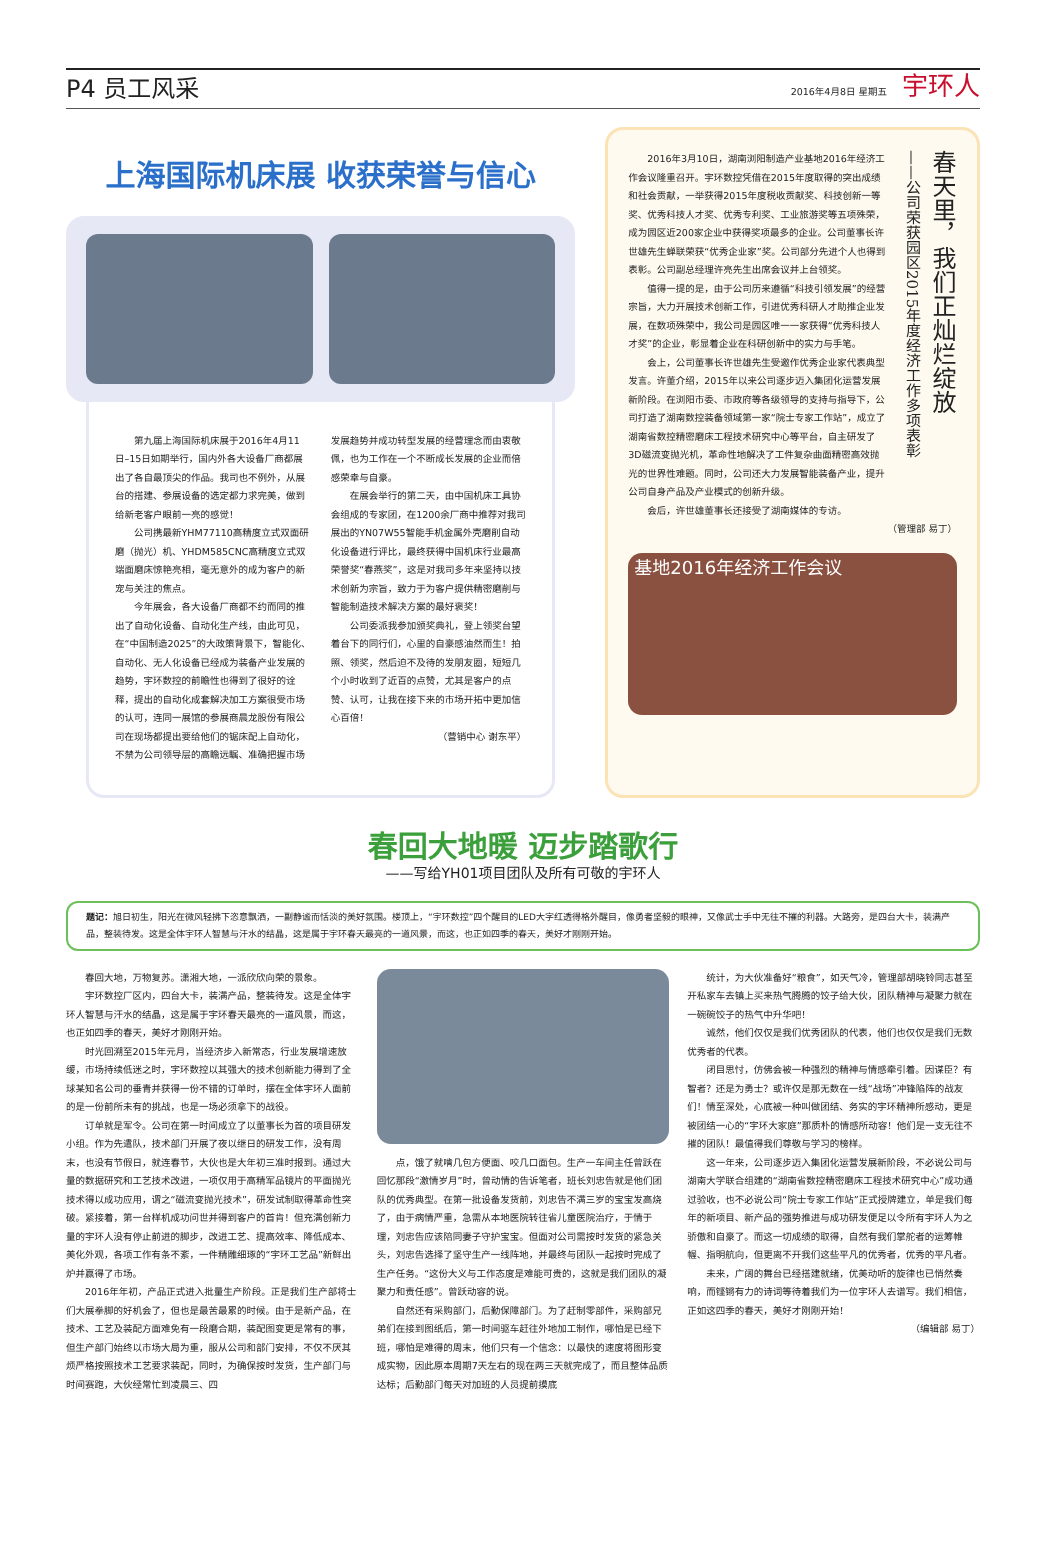P4 员工风采
2016年4月8日 星期五 宇环人
上海国际机床展 收获荣誉与信心
第九届上海国际机床展于2016年4月11日–15日如期举行，国内外各大设备厂商都展出了各自最顶尖的作品。我司也不例外，从展台的搭建、参展设备的选定都力求完美，做到给新老客户眼前一亮的感觉！
公司携最新YHM77110高精度立式双面研磨（抛光）机、YHDM585CNC高精度立式双端面磨床惊艳亮相，毫无意外的成为客户的新宠与关注的焦点。
今年展会，各大设备厂商都不约而同的推出了自动化设备、自动化生产线，由此可见，在“中国制造2025”的大政策背景下，智能化、自动化、无人化设备已经成为装备产业发展的趋势，宇环数控的前瞻性也得到了很好的诠释，提出的自动化成套解决加工方案很受市场的认可，连同一展馆的参展商晨龙股份有限公司在现场都提出要给他们的锯床配上自动化，不禁为公司领导层的高瞻远瞩、准确把握市场发展趋势并成功转型发展的经营理念而由衷敬佩，也为工作在一个不断成长发展的企业而倍感荣幸与自豪。
在展会举行的第二天，由中国机床工具协会组成的专家团，在1200余厂商中推荐对我司展出的YN07W55智能手机金属外壳磨削自动化设备进行评比，最终获得中国机床行业最高荣誉奖“春燕奖”，这是对我司多年来坚持以技术创新为宗旨，致力于为客户提供精密磨削与智能制造技术解决方案的最好褒奖！
公司委派我参加颁奖典礼，登上领奖台望着台下的同行们，心里的自豪感油然而生！拍照、领奖，然后迫不及待的发朋友圈，短短几个小时收到了近百的点赞，尤其是客户的点赞、认可，让我在接下来的市场开拓中更加信心百倍！
（营销中心 谢东平）
春天里，我们正灿烂绽放
——公司荣获园区2015年度经济工作多项表彰
2016年3月10日，湖南浏阳制造产业基地2016年经济工作会议隆重召开。宇环数控凭借在2015年度取得的突出成绩和社会贡献，一举获得2015年度税收贡献奖、科技创新一等奖、优秀科技人才奖、优秀专利奖、工业旅游奖等五项殊荣，成为园区近200家企业中获得奖项最多的企业。公司董事长许世雄先生蝉联荣获“优秀企业家”奖。公司部分先进个人也得到表彰。公司副总经理许亮先生出席会议并上台领奖。
值得一提的是，由于公司历来遵循“科技引领发展”的经营宗旨，大力开展技术创新工作，引进优秀科研人才助推企业发展，在数项殊荣中，我公司是园区唯一一家获得“优秀科技人才奖”的企业，彰显着企业在科研创新中的实力与手笔。
会上，公司董事长许世雄先生受邀作优秀企业家代表典型发言。许董介绍，2015年以来公司逐步迈入集团化运营发展新阶段。在浏阳市委、市政府等各级领导的支持与指导下，公司打造了湖南数控装备领域第一家“院士专家工作站”，成立了湖南省数控精密磨床工程技术研究中心等平台，自主研发了3D磁流变抛光机，革命性地解决了工件复杂曲面精密高效抛光的世界性难题。同时，公司还大力发展智能装备产业，提升公司自身产品及产业模式的创新升级。
会后，许世雄董事长还接受了湖南媒体的专访。
（管理部 易丁）
基地2016年经济工作会议
春回大地暖 迈步踏歌行
——写给YH01项目团队及所有可敬的宇环人
题记：旭日初生，阳光在微风轻拂下恣意飘洒，一副静谧而恬淡的美好氛围。楼顶上，“宇环数控”四个醒目的LED大字红透得格外醒目，像勇者坚毅的眼神，又像武士手中无往不摧的利器。大路旁，是四台大卡，装满产品，整装待发。这是全体宇环人智慧与汗水的结晶，这是属于宇环春天最亮的一道风景，而这，也正如四季的春天，美好才刚刚开始。
春回大地，万物复苏。潇湘大地，一派欣欣向荣的景象。
宇环数控厂区内，四台大卡，装满产品，整装待发。这是全体宇环人智慧与汗水的结晶，这是属于宇环春天最亮的一道风景，而这，也正如四季的春天，美好才刚刚开始。
时光回溯至2015年元月，当经济步入新常态，行业发展增速放缓，市场持续低迷之时，宇环数控以其强大的技术创新能力得到了全球某知名公司的垂青并获得一份不错的订单时，摆在全体宇环人面前的是一份前所未有的挑战，也是一场必须拿下的战役。
订单就是军令。公司在第一时间成立了以董事长为首的项目研发小组。作为先遣队，技术部门开展了夜以继日的研发工作，没有周末，也没有节假日，就连春节，大伙也是大年初三准时报到。通过大量的数据研究和工艺技术改进，一项仅用于高精军品镜片的平面抛光技术得以成功应用，谓之“磁流变抛光技术”，研发试制取得革命性突破。紧接着，第一台样机成功问世并得到客户的首肯！但充满创新力量的宇环人没有停止前进的脚步，改进工艺、提高效率、降低成本、美化外观，各项工作有条不紊，一件精雕细琢的“宇环工艺品”新鲜出炉并赢得了市场。
2016年年初，产品正式进入批量生产阶段。正是我们生产部将士们大展拳脚的好机会了，但也是最苦最累的时候。由于是新产品，在技术、工艺及装配方面难免有一段磨合期，装配图变更是常有的事，但生产部门始终以市场大局为重，服从公司和部门安排，不仅不厌其烦严格按照技术工艺要求装配，同时，为确保按时发货，生产部门与时间赛跑，大伙经常忙到凌晨三、四
点，饿了就啃几包方便面、咬几口面包。生产一车间主任曾跃在回忆那段“激情岁月”时，曾动情的告诉笔者，班长刘忠告就是他们团队的优秀典型。在第一批设备发货前，刘忠告不满三岁的宝宝发高烧了，由于病情严重，急需从本地医院转往省儿童医院治疗，于情于理，刘忠告应该陪同妻子守护宝宝。但面对公司需按时发货的紧急关头，刘忠告选择了坚守生产一线阵地，并最终与团队一起按时完成了生产任务。“这份大义与工作态度是难能可贵的，这就是我们团队的凝聚力和责任感”。曾跃动容的说。
自然还有采购部门，后勤保障部门。为了赶制零部件，采购部兄弟们在接到图纸后，第一时间驱车赶往外地加工制作，哪怕是已经下班，哪怕是难得的周末，他们只有一个信念：以最快的速度将图形变成实物，因此原本周期7天左右的现在两三天就完成了，而且整体品质达标；后勤部门每天对加班的人员提前摸底
统计，为大伙准备好“粮食”，如天气冷，管理部胡晓铃同志甚至开私家车去镇上买来热气腾腾的饺子给大伙，团队精神与凝聚力就在一碗碗饺子的热气中升华吧！
诚然，他们仅仅是我们优秀团队的代表，他们也仅仅是我们无数优秀者的代表。
闭目思忖，仿佛会被一种强烈的精神与情感牵引着。因谋臣？有智者？还是为勇士？或许仅是那无数在一线“战场”冲锋陷阵的战友们！情至深处，心底被一种叫做团结、务实的宇环精神所感动，更是被团结一心的“宇环大家庭”那质朴的情感所动容！他们是一支无往不摧的团队！最值得我们尊敬与学习的榜样。
这一年来，公司逐步迈入集团化运营发展新阶段，不必说公司与湖南大学联合组建的“湖南省数控精密磨床工程技术研究中心”成功通过验收，也不必说公司“院士专家工作站”正式授牌建立，单是我们每年的新项目、新产品的强势推进与成功研发便足以令所有宇环人为之骄傲和自豪了。而这一切成绩的取得，自然有我们掌舵者的运筹帷幄、指明航向，但更离不开我们这些平凡的优秀者，优秀的平凡者。
未来，广阔的舞台已经搭建就绪，优美动听的旋律也已悄然奏响，而铿锵有力的诗词等待着我们为一位宇环人去谱写。我们相信，正如这四季的春天，美好才刚刚开始！
（编辑部 易丁）